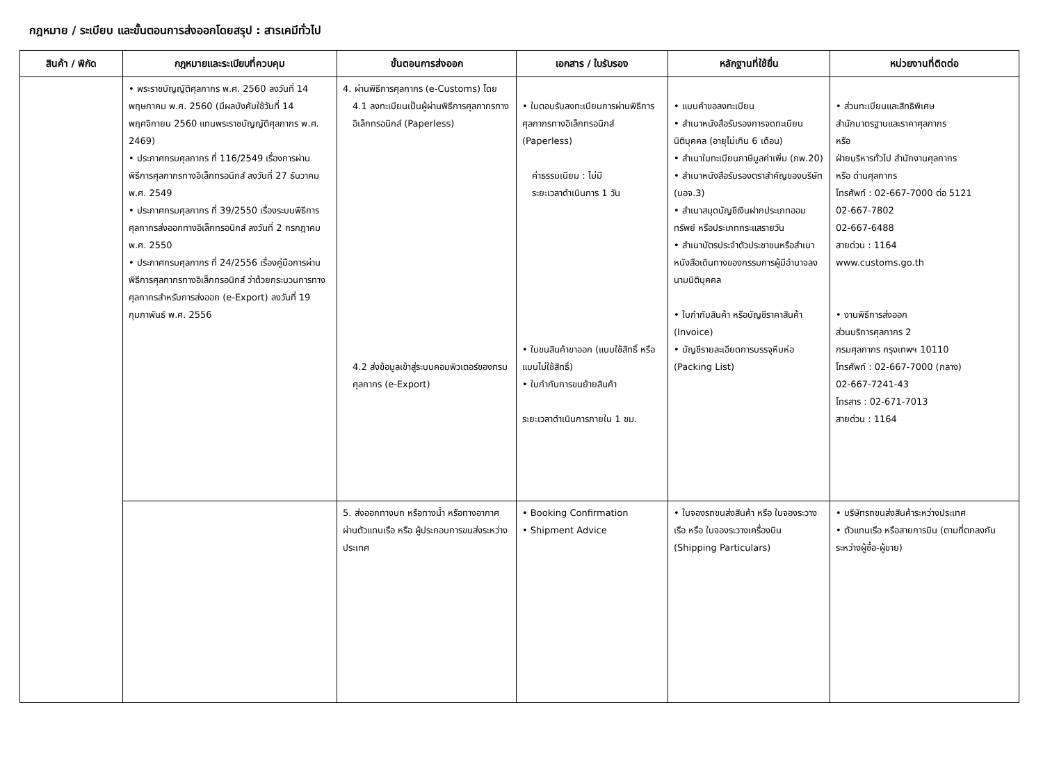กฎหมาย / ระเบียบ และขั้นตอนการส่งออกโดยสรุป : สารเคมีทั่วไป
| สินค้า / พิกัด | กฎหมายและระเบียบที่ควบคุม | ขั้นตอนการส่งออก | เอกสาร / ใบรับรอง | หลักฐานที่ใช้ยื่น | หน่วยงานที่ติดต่อ |
| --- | --- | --- | --- | --- | --- |
| | • พระราชบัญญัติศุลกากร พ.ศ. 2560 ลงวันที่ 14 พฤษภาคม พ.ศ. 2560 (มีผลบังคับใช้วันที่ 14 พฤศจิกายน 2560 แทนพระราชบัญญัติศุลกากร พ.ศ. 2469) • ประกาศกรมศุลกากร ที่ 116/2549 เรื่องการผ่านพิธีการศุลกากรทางอิเล็กทรอนิกส์ ลงวันที่ 27 ธันวาคม พ.ศ. 2549 • ประกาศกรมศุลกากร ที่ 39/2550 เรื่องระบบพิธีการศุลกากรส่งออกทางอิเล็กทรอนิกส์ ลงวันที่ 2 กรกฎาคม พ.ศ. 2550 • ประกาศกรมศุลกากร ที่ 24/2556 เรื่องคู่มือการผ่านพิธีการศุลกากรทางอิเล็กทรอนิกส์ ว่าด้วยกระบวนการทางศุลกากรสำหรับการส่งออก (e-Export) ลงวันที่ 19 กุมภาพันธ์ พ.ศ. 2556 | 4. ผ่านพิธีการศุลกากร (e-Customs) โดย 4.1 ลงทะเบียนเป็นผู้ผ่านพิธีการศุลกากรทางอิเล็กทรอนิกส์ (Paperless) 4.2 ส่งข้อมูลเข้าสู่ระบบคอมพิวเตอร์ของกรมศุลกากร (e-Export) | • ใบตอบรับลงทะเบียนการผ่านพิธีการศุลกากรทางอิเล็กทรอนิกส์ (Paperless) ค่าธรรมเนียม : ไม่มี ระยะเวลาดำเนินการ 1 วัน • ใบขนสินค้าขาออก (แบบใช้สิทธิ์ หรือแบบไม่ใช้สิทธิ์) • ใบกำกับการขนย้ายสินค้า ระยะเวลาดำเนินการภายใน 1 ชม. | • แบบคำขอลงทะเบียน • สำเนาหนังสือรับรองการจดทะเบียนนิติบุคคล (อายุไม่เกิน 6 เดือน) • สำเนาใบทะเบียนภาษีมูลค่าเพิ่ม (ภพ.20) • สำเนาหนังสือรับรองตราสำคัญของบริษัท (บอจ.3) • สำเนาสมุดบัญชีเงินฝากประเภทออมทรัพย์ หรือประเภทกระแสรายวัน • สำเนาบัตรประจำตัวประชาชนหรือสำเนาหนังสือเดินทางของกรรมการผู้มีอำนาจลงนามนิติบุคคล • ใบกำกับสินค้า หรือบัญชีราคาสินค้า (Invoice) • บัญชีรายละเอียดการบรรจุหีบห่อ (Packing List) | • ส่วนทะเบียนและสิทธิพิเศษ สำนักมาตรฐานและราคาศุลกากร หรือ ฝ่ายบริหารทั่วไป สำนักงานศุลกากร หรือ ด่านศุลกากร โทรศัพท์ : 02-667-7000 ต่อ 5121 02-667-7802 02-667-6488 สายด่วน : 1164 www.customs.go.th • งานพิธีการส่งออก ส่วนบริการศุลกากร 2 กรมศุลกากร กรุงเทพฯ 10110 โทรศัพท์ : 02-667-7000 (กลาง) 02-667-7241-43 โทรสาร : 02-671-7013 สายด่วน : 1164 |
| | | 5. ส่งออกทางบก หรือทางน้ำ หรือทางอากาศ ผ่านตัวแทนเรือ หรือ ผู้ประกอบการขนส่งระหว่างประเทศ | • Booking Confirmation • Shipment Advice | • ใบจองรถขนส่งสินค้า หรือ ใบจองระวางเรือ หรือ ใบจองระวางเครื่องบิน (Shipping Particulars) | • บริษัทรถขนส่งสินค้าระหว่างประเทศ • ตัวแทนเรือ หรือสายการบิน (ตามที่ตกลงกันระหว่างผู้ซื้อ-ผู้ขาย) |